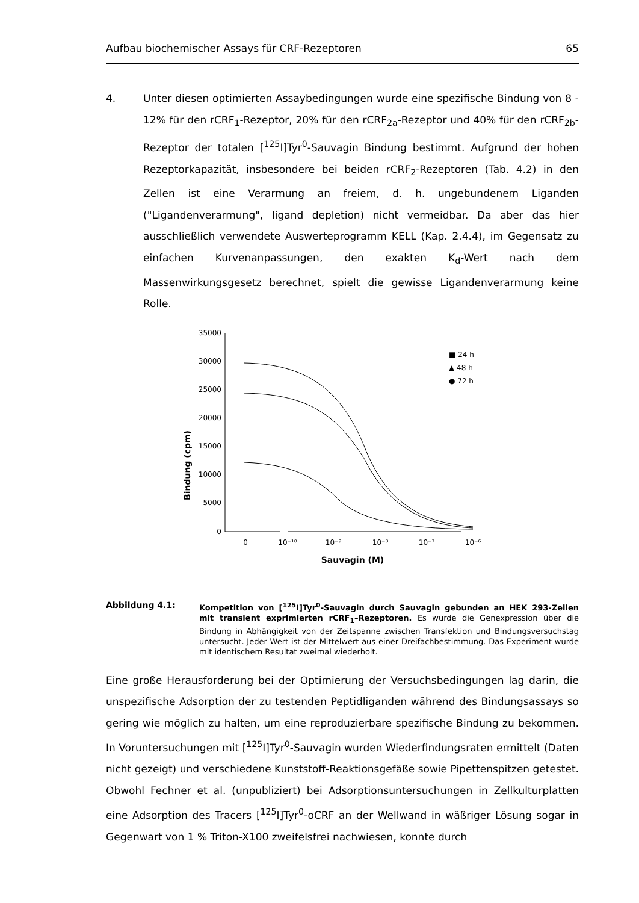Aufbau biochemischer Assays für CRF-Rezeptoren 65
4. Unter diesen optimierten Assaybedingungen wurde eine spezifische Bindung von 8 - 12% für den rCRF<sub>1</sub>-Rezeptor, 20% für den rCRF<sub>2a</sub>-Rezeptor und 40% für den rCRF<sub>2b</sub>-Rezeptor der totalen [<sup>125</sup>I]Tyr<sup>0</sup>-Sauvagin Bindung bestimmt. Aufgrund der hohen Rezeptorkapazität, insbesondere bei beiden rCRF<sub>2</sub>-Rezeptoren (Tab. 4.2) in den Zellen ist eine Verarmung an freiem, d. h. ungebundenem Liganden ("Ligandenverarmung", ligand depletion) nicht vermeidbar. Da aber das hier ausschließlich verwendete Auswerteprogramm KELL (Kap. 2.4.4), im Gegensatz zu einfachen Kurvenanpassungen, den exakten K<sub>d</sub>-Wert nach dem Massenwirkungsgesetz berechnet, spielt die gewisse Ligandenverarmung keine Rolle.
Bindung (cpm)
35000
30000
25000
20000
15000
10000
5000
0
0
10⁻¹⁰
10⁻⁹
10⁻⁸
10⁻⁷
10⁻⁶
Sauvagin (M)
■ 24 h
▲ 48 h
● 72 h
Abbildung 4.1: Kompetition von [<sup>125</sup>I]Tyr<sup>0</sup>-Sauvagin durch Sauvagin gebunden an HEK 293-Zellen mit transient exprimierten rCRF<sub>1</sub>–Rezeptoren. Es wurde die Genexpression über die Bindung in Abhängigkeit von der Zeitspanne zwischen Transfektion und Bindungsversuchstag untersucht. Jeder Wert ist der Mittelwert aus einer Dreifachbestimmung. Das Experiment wurde mit identischem Resultat zweimal wiederholt.
Eine große Herausforderung bei der Optimierung der Versuchsbedingungen lag darin, die unspezifische Adsorption der zu testenden Peptidliganden während des Bindungsassays so gering wie möglich zu halten, um eine reproduzierbare spezifische Bindung zu bekommen. In Voruntersuchungen mit [<sup>125</sup>I]Tyr<sup>0</sup>-Sauvagin wurden Wiederfindungsraten ermittelt (Daten nicht gezeigt) und verschiedene Kunststoff-Reaktionsgefäße sowie Pipettenspitzen getestet. Obwohl Fechner et al. (unpubliziert) bei Adsorptionsuntersuchungen in Zellkulturplatten eine Adsorption des Tracers [<sup>125</sup>I]Tyr<sup>0</sup>-oCRF an der Wellwand in wäßriger Lösung sogar in Gegenwart von 1 % Triton-X100 zweifelsfrei nachwiesen, konnte durch